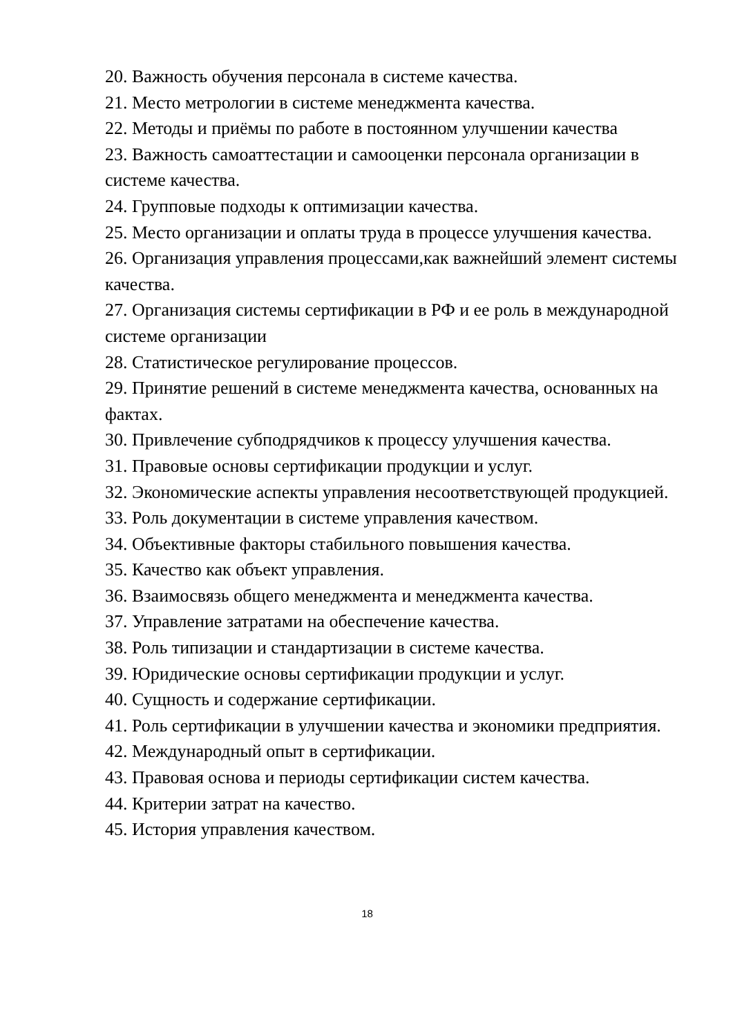20. Важность обучения персонала в системе качества.
21. Место метрологии в системе менеджмента качества.
22. Методы и приёмы по работе в постоянном улучшении качества
23. Важность самоаттестации и самооценки персонала организации в системе качества.
24. Групповые подходы к оптимизации качества.
25. Место организации и оплаты труда в процессе улучшения качества.
26. Организация управления процессами,как важнейший элемент системы качества.
27. Организация системы сертификации в РФ и ее роль в международной системе организации
28. Статистическое регулирование процессов.
29. Принятие решений в системе менеджмента качества, основанных на фактах.
30. Привлечение субподрядчиков к процессу улучшения качества.
31. Правовые основы сертификации продукции и услуг.
32. Экономические аспекты управления несоответствующей продукцией.
33. Роль документации в системе управления качеством.
34. Объективные факторы стабильного повышения качества.
35. Качество как объект управления.
36. Взаимосвязь общего менеджмента и менеджмента качества.
37. Управление затратами на обеспечение качества.
38. Роль типизации и стандартизации в системе качества.
39. Юридические основы сертификации продукции и услуг.
40. Сущность и содержание сертификации.
41. Роль сертификации в улучшении качества и экономики предприятия.
42. Международный опыт в сертификации.
43. Правовая основа и периоды сертификации систем качества.
44. Критерии затрат на качество.
45. История управления качеством.
18